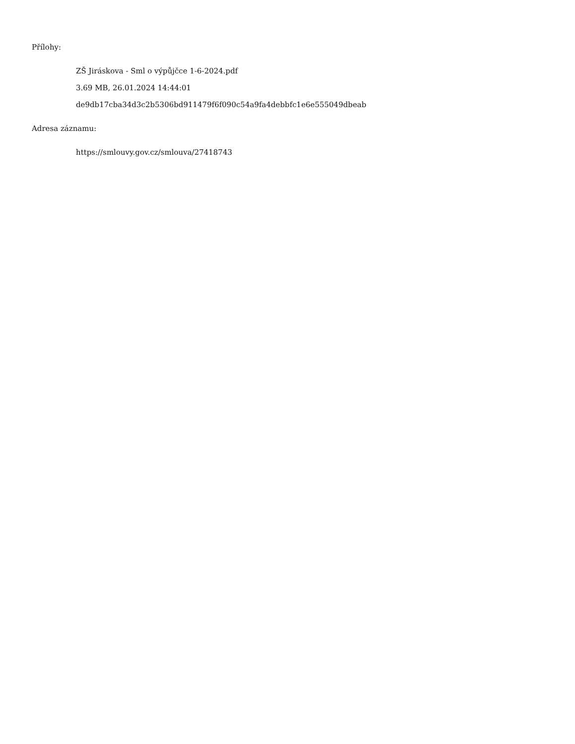Přílohy:
ZŠ Jiráskova - Sml o výpůjčce 1-6-2024.pdf
3.69 MB, 26.01.2024 14:44:01
de9db17cba34d3c2b5306bd911479f6f090c54a9fa4debbfc1e6e555049dbeab
Adresa záznamu:
https://smlouvy.gov.cz/smlouva/27418743